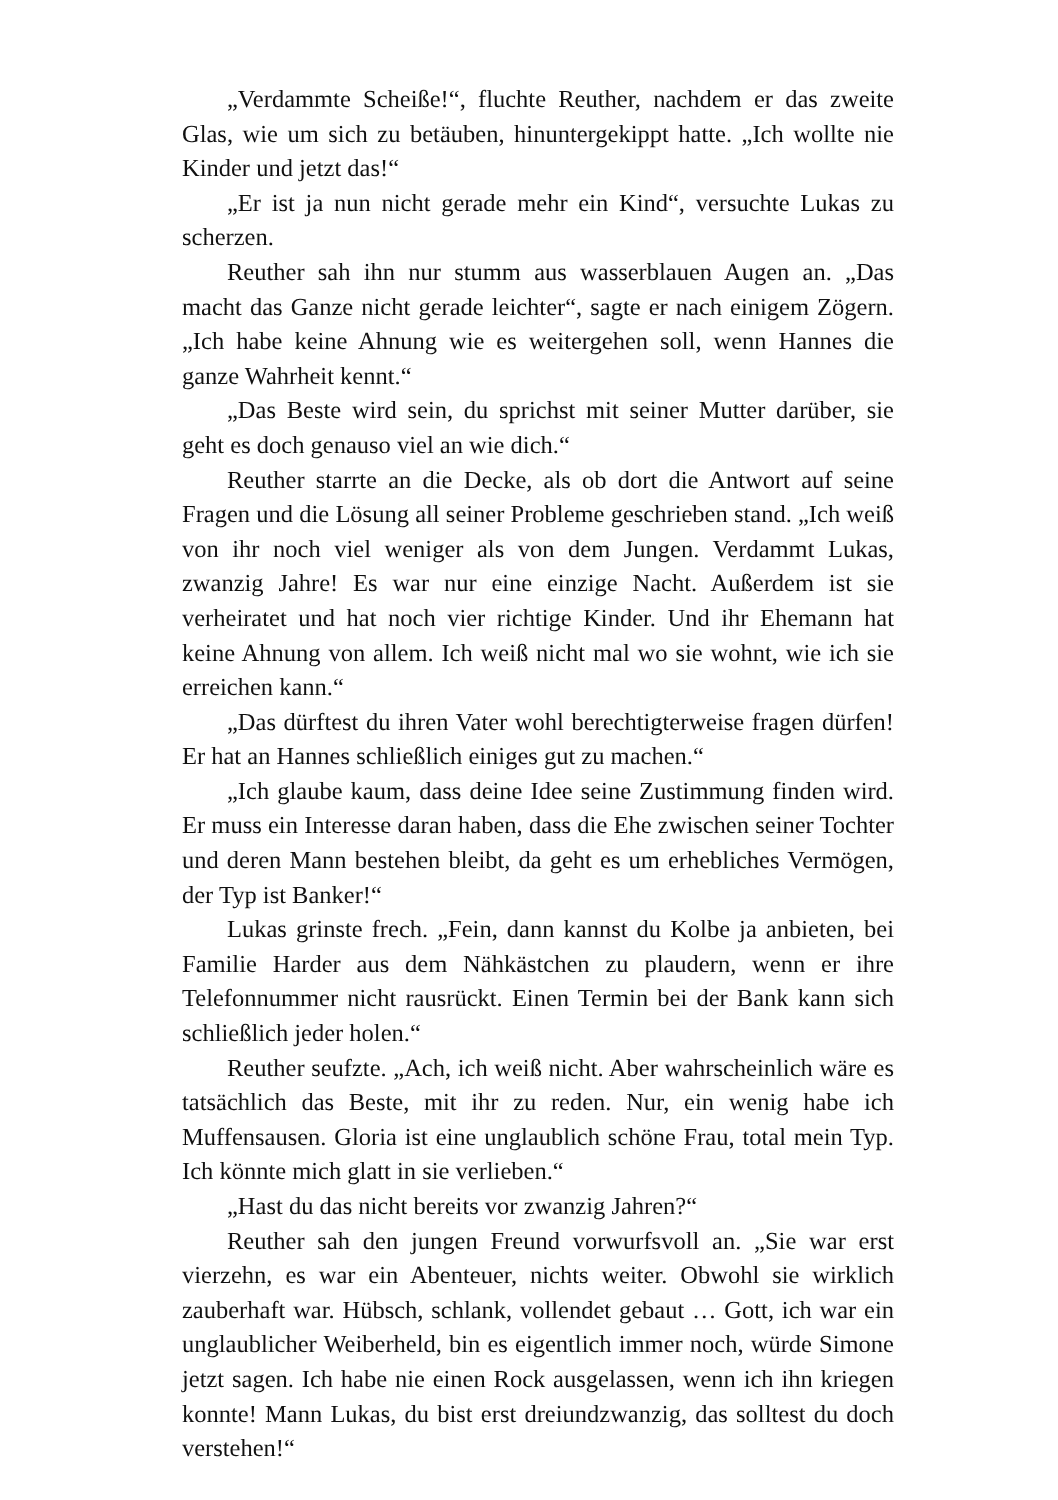„Verdammte Scheiße!“, fluchte Reuther, nachdem er das zweite Glas, wie um sich zu betäuben, hinuntergekippt hatte. „Ich wollte nie Kinder und jetzt das!“
„Er ist ja nun nicht gerade mehr ein Kind“, versuchte Lukas zu scherzen.
Reuther sah ihn nur stumm aus wasserblauen Augen an. „Das macht das Ganze nicht gerade leichter“, sagte er nach einigem Zögern. „Ich habe keine Ahnung wie es weitergehen soll, wenn Hannes die ganze Wahrheit kennt.“
„Das Beste wird sein, du sprichst mit seiner Mutter darüber, sie geht es doch genauso viel an wie dich.“
Reuther starrte an die Decke, als ob dort die Antwort auf seine Fragen und die Lösung all seiner Probleme geschrieben stand. „Ich weiß von ihr noch viel weniger als von dem Jungen. Verdammt Lukas, zwanzig Jahre! Es war nur eine einzige Nacht. Außerdem ist sie verheiratet und hat noch vier richtige Kinder. Und ihr Ehemann hat keine Ahnung von allem. Ich weiß nicht mal wo sie wohnt, wie ich sie erreichen kann.“
„Das dürftest du ihren Vater wohl berechtigterweise fragen dürfen! Er hat an Hannes schließlich einiges gut zu machen.“
„Ich glaube kaum, dass deine Idee seine Zustimmung finden wird. Er muss ein Interesse daran haben, dass die Ehe zwischen seiner Tochter und deren Mann bestehen bleibt, da geht es um erhebliches Vermögen, der Typ ist Banker!“
Lukas grinste frech. „Fein, dann kannst du Kolbe ja anbieten, bei Familie Harder aus dem Nähkästchen zu plaudern, wenn er ihre Telefonnummer nicht rausrückt. Einen Termin bei der Bank kann sich schließlich jeder holen.“
Reuther seufzte. „Ach, ich weiß nicht. Aber wahrscheinlich wäre es tatsächlich das Beste, mit ihr zu reden. Nur, ein wenig habe ich Muffensausen. Gloria ist eine unglaublich schöne Frau, total mein Typ. Ich könnte mich glatt in sie verlieben.“
„Hast du das nicht bereits vor zwanzig Jahren?“
Reuther sah den jungen Freund vorwurfsvoll an. „Sie war erst vierzehn, es war ein Abenteuer, nichts weiter. Obwohl sie wirklich zauberhaft war. Hübsch, schlank, vollendet gebaut … Gott, ich war ein unglaublicher Weiberheld, bin es eigentlich immer noch, würde Simone jetzt sagen. Ich habe nie einen Rock ausgelassen, wenn ich ihn kriegen konnte! Mann Lukas, du bist erst dreiundzwanzig, das solltest du doch verstehen!“